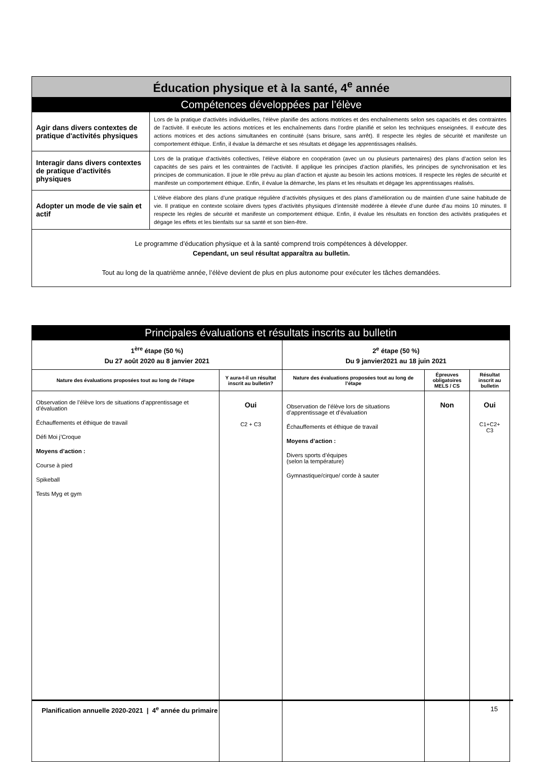| Éducation physique et à la santé, 4<sup>e</sup> année | |
| Compétences développées par l’élève | |
| Agir dans divers contextes de pratique d'activités physiques | Lors de la pratique d’activités individuelles, l’élève planifie des actions motrices et des enchaînements selon ses capacités et des contraintes de l’activité. Il exécute les actions motrices et les enchaînements dans l’ordre planifié et selon les techniques enseignées. Il exécute des actions motrices et des actions simultanées en continuité (sans brisure, sans arrêt). Il respecte les règles de sécurité et manifeste un comportement éthique. Enfin, il évalue la démarche et ses résultats et dégage les apprentissages réalisés. |
| Interagir dans divers contextes de pratique d'activités physiques | Lors de la pratique d’activités collectives, l’élève élabore en coopération (avec un ou plusieurs partenaires) des plans d’action selon les capacités de ses pairs et les contraintes de l’activité. Il applique les principes d’action planifiés, les principes de synchronisation et les principes de communication. Il joue le rôle prévu au plan d’action et ajuste au besoin les actions motrices. Il respecte les règles de sécurité et manifeste un comportement éthique. Enfin, il évalue la démarche, les plans et les résultats et dégage les apprentissages réalisés. |
| Adopter un mode de vie sain et actif | L’élève élabore des plans d’une pratique régulière d’activités physiques et des plans d’amélioration ou de maintien d’une saine habitude de vie. Il pratique en contexte scolaire divers types d’activités physiques d’intensité modérée à élevée d’une durée d’au moins 10 minutes. Il respecte les règles de sécurité et manifeste un comportement éthique. Enfin, il évalue les résultats en fonction des activités pratiquées et dégage les effets et les bienfaits sur sa santé et son bien-être. |
| Le programme d’éducation physique et à la santé comprend trois compétences à développer. Cependant, un seul résultat apparaîtra au bulletin. Tout au long de la quatrième année, l’élève devient de plus en plus autonome pour exécuter les tâches demandées. | |
| Principales évaluations et résultats inscrits au bulletin | | | | |
| 1<sup>ère</sup> étape (50 %) Du 27 août 2020 au 8 janvier 2021 | | 2<sup>e</sup> étape (50 %) Du 9 janvier2021 au 18 juin 2021 | | |
| Nature des évaluations proposées tout au long de l’étape | Y aura-t-il un résultat inscrit au bulletin? | Nature des évaluations proposées tout au long de l’étape | Épreuves obligatoires MELS / CS | Résultat inscrit au bulletin |
| Observation de l’élève lors de situations d’apprentissage et d’évaluation Échauffements et éthique de travail Défi Moi j’Croque Moyens d’action : Course à pied Spikeball Tests Myg et gym | Oui C2 + C3 | Observation de l’élève lors de situations d’apprentissage et d’évaluation Échauffements et éthique de travail Moyens d’action : Divers sports d’équipes (selon la température) Gymnastique/cirque/ corde à sauter | Non | Oui C1+C2+ C3 |
Planification annuelle 2020-2021 | 4<sup>e</sup> année du primaire 15